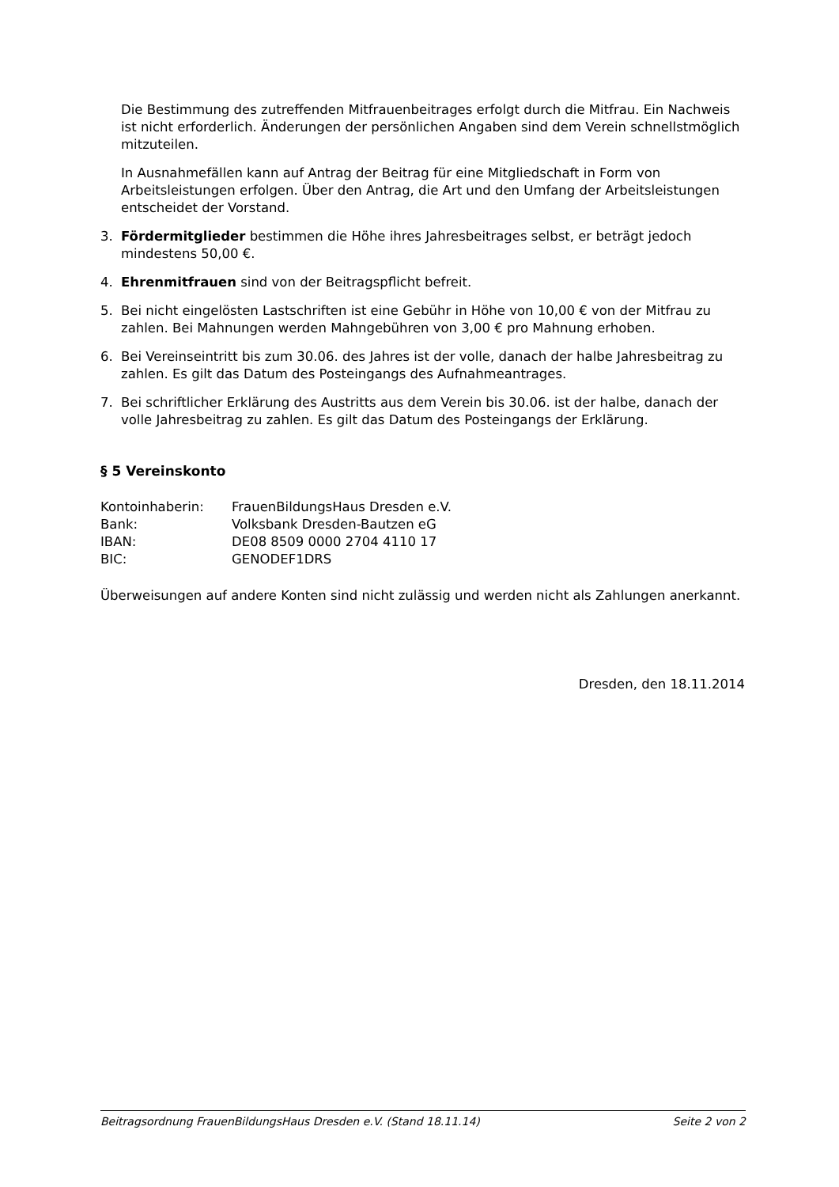Die Bestimmung des zutreffenden Mitfrauenbeitrages erfolgt durch die Mitfrau. Ein Nachweis ist nicht erforderlich. Änderungen der persönlichen Angaben sind dem Verein schnellstmöglich mitzuteilen.
In Ausnahmefällen kann auf Antrag der Beitrag für eine Mitgliedschaft in Form von Arbeitsleistungen erfolgen. Über den Antrag, die Art und den Umfang der Arbeitsleistungen entscheidet der Vorstand.
3. Fördermitglieder bestimmen die Höhe ihres Jahresbeitrages selbst, er beträgt jedoch mindestens 50,00 €.
4. Ehrenmitfrauen sind von der Beitragspflicht befreit.
5. Bei nicht eingelösten Lastschriften ist eine Gebühr in Höhe von 10,00 € von der Mitfrau zu zahlen. Bei Mahnungen werden Mahngebühren von 3,00 € pro Mahnung erhoben.
6. Bei Vereinseintritt bis zum 30.06. des Jahres ist der volle, danach der halbe Jahresbeitrag zu zahlen. Es gilt das Datum des Posteingangs des Aufnahmeantrages.
7. Bei schriftlicher Erklärung des Austritts aus dem Verein bis 30.06. ist der halbe, danach der volle Jahresbeitrag zu zahlen. Es gilt das Datum des Posteingangs der Erklärung.
§ 5 Vereinskonto
| Kontoinhaberin: | FrauenBildungsHaus Dresden e.V. |
| Bank: | Volksbank Dresden-Bautzen eG |
| IBAN: | DE08 8509 0000 2704 4110 17 |
| BIC: | GENODEF1DRS |
Überweisungen auf andere Konten sind nicht zulässig und werden nicht als Zahlungen anerkannt.
Dresden, den 18.11.2014
Beitragsordnung FrauenBildungsHaus Dresden e.V. (Stand 18.11.14) Seite 2 von 2